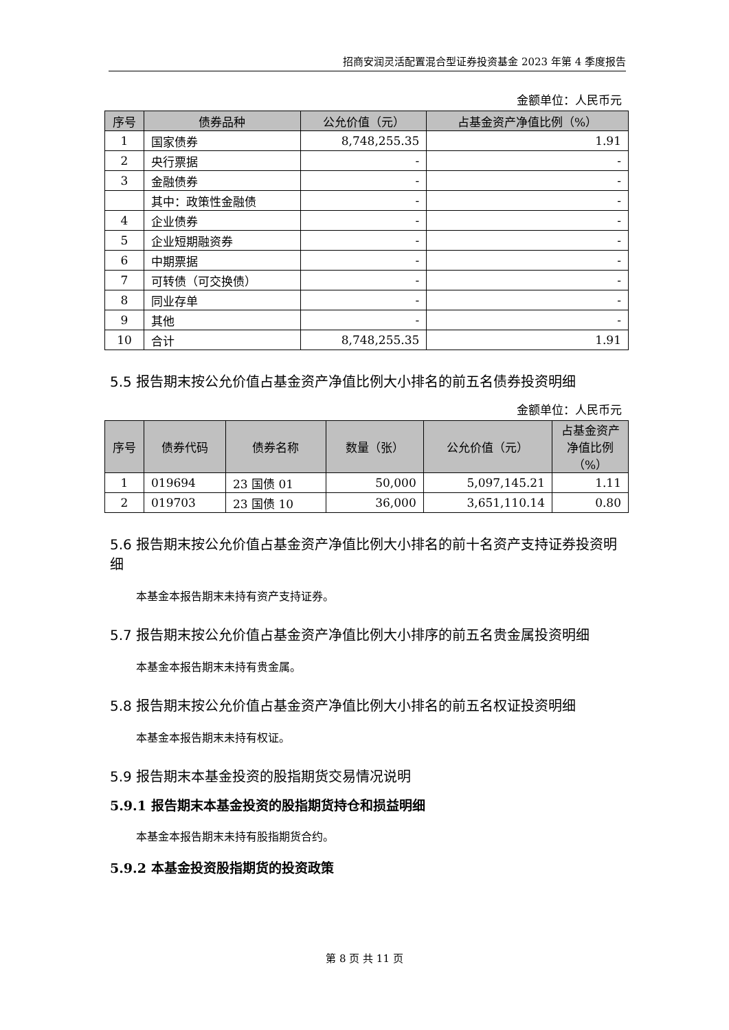招商安润灵活配置混合型证券投资基金 2023 年第 4 季度报告
金额单位：人民币元
| 序号 | 债券品种 | 公允价值（元） | 占基金资产净值比例（%） |
| --- | --- | --- | --- |
| 1 | 国家债券 | 8,748,255.35 | 1.91 |
| 2 | 央行票据 | - | - |
| 3 | 金融债券 | - | - |
| | 其中：政策性金融债 | - | - |
| 4 | 企业债券 | - | - |
| 5 | 企业短期融资券 | - | - |
| 6 | 中期票据 | - | - |
| 7 | 可转债（可交换债） | - | - |
| 8 | 同业存单 | - | - |
| 9 | 其他 | - | - |
| 10 | 合计 | 8,748,255.35 | 1.91 |
5.5 报告期末按公允价值占基金资产净值比例大小排名的前五名债券投资明细
金额单位：人民币元
| 序号 | 债券代码 | 债券名称 | 数量（张） | 公允价值（元） | 占基金资产净值比例（%） |
| --- | --- | --- | --- | --- | --- |
| 1 | 019694 | 23 国债 01 | 50,000 | 5,097,145.21 | 1.11 |
| 2 | 019703 | 23 国债 10 | 36,000 | 3,651,110.14 | 0.80 |
5.6 报告期末按公允价值占基金资产净值比例大小排名的前十名资产支持证券投资明细
本基金本报告期末未持有资产支持证券。
5.7 报告期末按公允价值占基金资产净值比例大小排序的前五名贵金属投资明细
本基金本报告期末未持有贵金属。
5.8 报告期末按公允价值占基金资产净值比例大小排名的前五名权证投资明细
本基金本报告期末未持有权证。
5.9 报告期末本基金投资的股指期货交易情况说明
5.9.1 报告期末本基金投资的股指期货持仓和损益明细
本基金本报告期末未持有股指期货合约。
5.9.2 本基金投资股指期货的投资政策
第 8 页 共 11 页